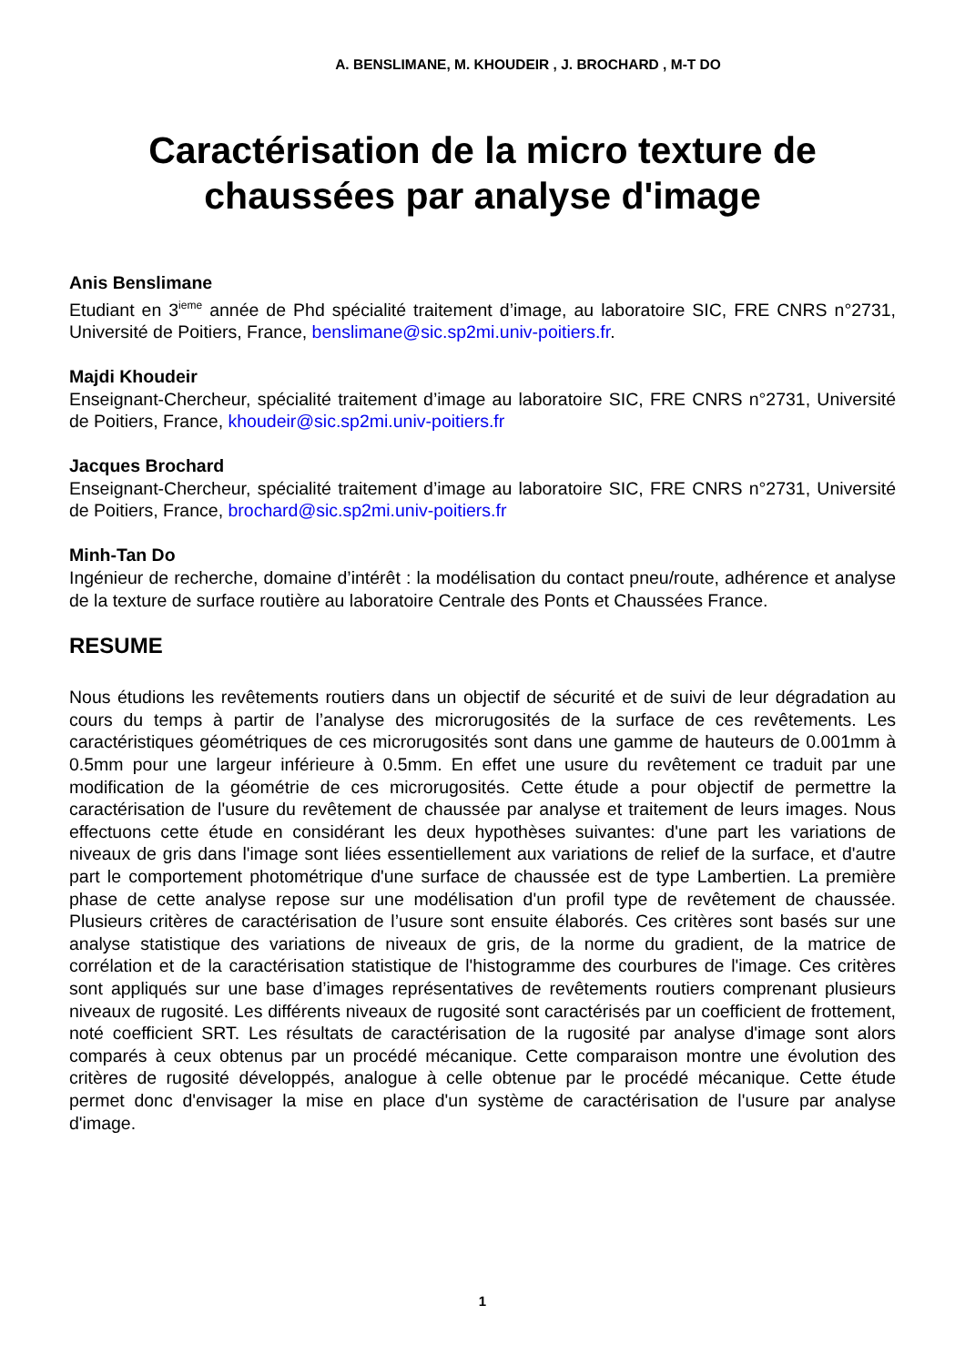A. BENSLIMANE, M. KHOUDEIR , J. BROCHARD , M-T DO
Caractérisation de la micro texture de chaussées par analyse d'image
Anis Benslimane
Etudiant en 3<sup>ieme</sup> année de Phd spécialité traitement d’image, au laboratoire SIC, FRE CNRS n°2731, Université de Poitiers, France, benslimane@sic.sp2mi.univ-poitiers.fr.
Majdi Khoudeir
Enseignant-Chercheur, spécialité traitement d’image au laboratoire SIC, FRE CNRS n°2731, Université de Poitiers, France, khoudeir@sic.sp2mi.univ-poitiers.fr
Jacques Brochard
Enseignant-Chercheur, spécialité traitement d’image au laboratoire SIC, FRE CNRS n°2731, Université de Poitiers, France, brochard@sic.sp2mi.univ-poitiers.fr
Minh-Tan Do
Ingénieur de recherche, domaine d’intérêt : la modélisation du contact pneu/route, adhérence et analyse de la texture de surface routière au laboratoire Centrale des Ponts et Chaussées France.
RESUME
Nous étudions les revêtements routiers dans un objectif de sécurité et de suivi de leur dégradation au cours du temps à partir de l’analyse des microrugosités de la surface de ces revêtements. Les caractéristiques géométriques de ces microrugosités sont dans une gamme de hauteurs de 0.001mm à 0.5mm pour une largeur inférieure à 0.5mm. En effet une usure du revêtement ce traduit par une modification de la géométrie de ces microrugosités. Cette étude a pour objectif de permettre la caractérisation de l'usure du revêtement de chaussée par analyse et traitement de leurs images. Nous effectuons cette étude en considérant les deux hypothèses suivantes: d'une part les variations de niveaux de gris dans l'image sont liées essentiellement aux variations de relief de la surface, et d'autre part le comportement photométrique d'une surface de chaussée est de type Lambertien. La première phase de cette analyse repose sur une modélisation d'un profil type de revêtement de chaussée. Plusieurs critères de caractérisation de l’usure sont ensuite élaborés. Ces critères sont basés sur une analyse statistique des variations de niveaux de gris, de la norme du gradient, de la matrice de corrélation et de la caractérisation statistique de l'histogramme des courbures de l'image. Ces critères sont appliqués sur une base d’images représentatives de revêtements routiers comprenant plusieurs niveaux de rugosité. Les différents niveaux de rugosité sont caractérisés par un coefficient de frottement, noté coefficient SRT. Les résultats de caractérisation de la rugosité par analyse d'image sont alors comparés à ceux obtenus par un procédé mécanique. Cette comparaison montre une évolution des critères de rugosité développés, analogue à celle obtenue par le procédé mécanique. Cette étude permet donc d'envisager la mise en place d'un système de caractérisation de l'usure par analyse d'image.
1